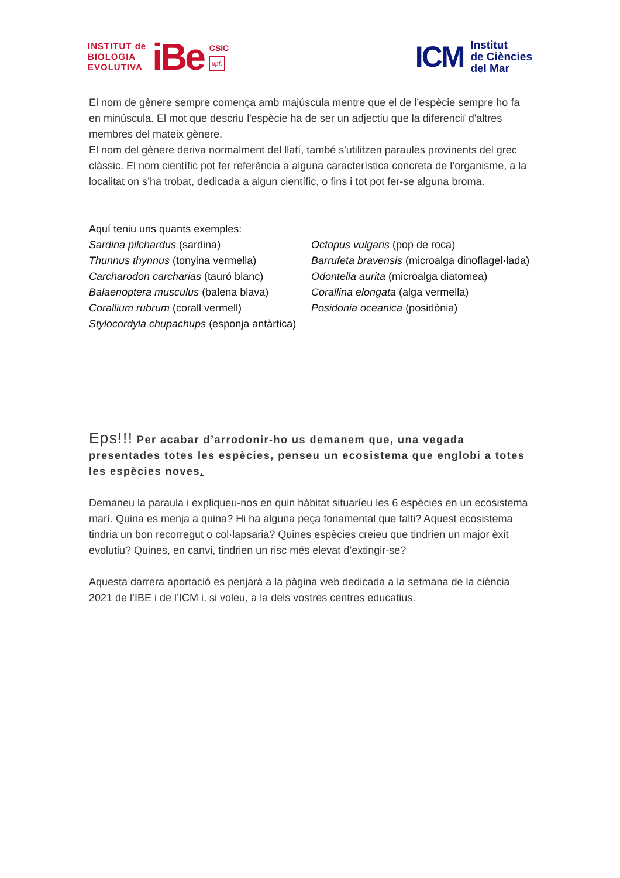INSTITUT de
BIOLOGIA
EVOLUTIVA
iBe
CSIC
upf.
ICM
Institut
de Ciències
del Mar
El nom de gènere sempre comença amb majúscula mentre que el de l’espècie sempre ho fa en minúscula. El mot que descriu l'espècie ha de ser un adjectiu que la diferenciï d'altres membres del mateix gènere.
El nom del gènere deriva normalment del llatí, també s'utilitzen paraules provinents del grec clàssic. El nom científic pot fer referència a alguna característica concreta de l’organisme, a la localitat on s’ha trobat, dedicada a algun científic, o fins i tot pot fer-se alguna broma.
Aquí teniu uns quants exemples:
Sardina pilchardus (sardina)
Thunnus thynnus (tonyina vermella)
Carcharodon carcharias (tauró blanc)
Balaenoptera musculus (balena blava)
Corallium rubrum (corall vermell)
Stylocordyla chupachups (esponja antàrtica)
Octopus vulgaris (pop de roca)
Barrufeta bravensis (microalga dinoflagel·lada)
Odontella aurita (microalga diatomea)
Corallina elongata (alga vermella)
Posidonia oceanica (posidònia)
Eps!!! Per acabar d’arrodonir-ho us demanem que, una vegada presentades totes les espècies, penseu un ecosistema que englobi a totes les espècies noves.
Demaneu la paraula i expliqueu-nos en quin hàbitat situaríeu les 6 espècies en un ecosistema marí. Quina es menja a quina? Hi ha alguna peça fonamental que falti? Aquest ecosistema tindria un bon recorregut o col·lapsaria? Quines espècies creieu que tindrien un major èxit evolutiu? Quines, en canvi, tindrien un risc més elevat d’extingir-se?
Aquesta darrera aportació es penjarà a la pàgina web dedicada a la setmana de la ciència 2021 de l’IBE i de l’ICM i, si voleu, a la dels vostres centres educatius.